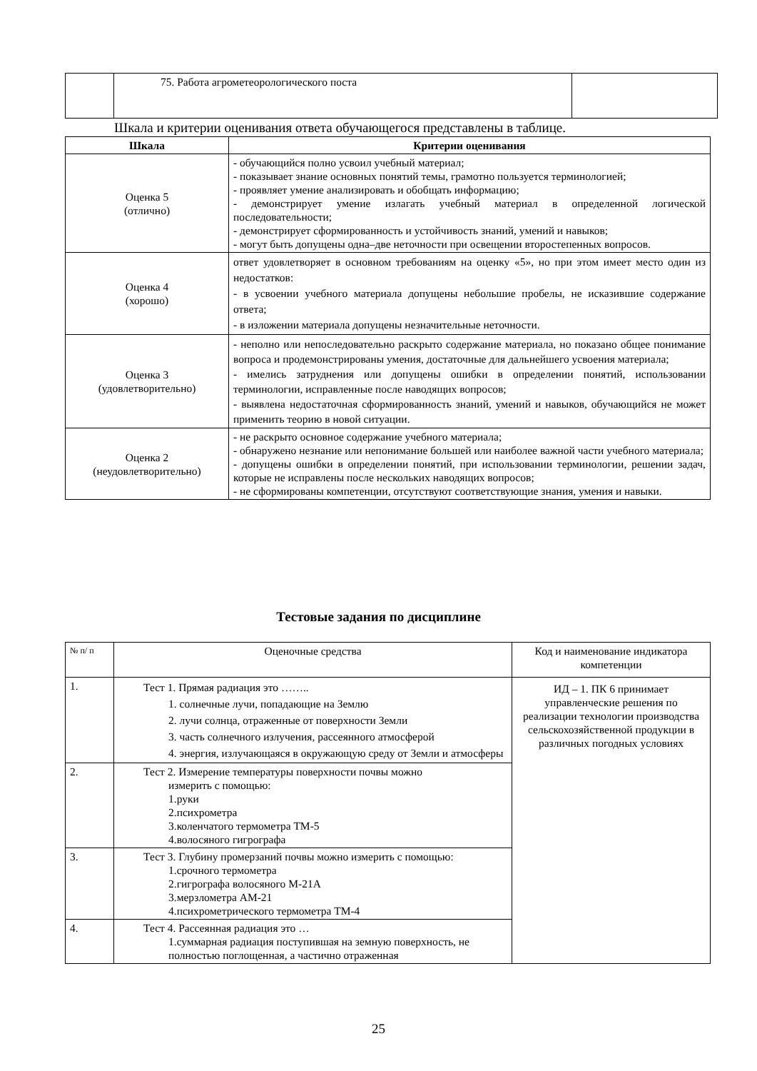| | 75. Работа агрометеорологического поста | |
Шкала и критерии оценивания ответа обучающегося представлены в таблице.
| Шкала | Критерии оценивания |
| --- | --- |
| Оценка 5 (отлично) | - обучающийся полно усвоил учебный материал; - показывает знание основных понятий темы, грамотно пользуется терминологией; - проявляет умение анализировать и обобщать информацию; - демонстрирует умение излагать учебный материал в определенной логической последовательности; - демонстрирует сформированность и устойчивость знаний, умений и навыков; - могут быть допущены одна–две неточности при освещении второстепенных вопросов. |
| Оценка 4 (хорошо) | ответ удовлетворяет в основном требованиям на оценку «5», но при этом имеет место один из недостатков: - в усвоении учебного материала допущены небольшие пробелы, не исказившие содержание ответа; - в изложении материала допущены незначительные неточности. |
| Оценка 3 (удовлетворительно) | - неполно или непоследовательно раскрыто содержание материала, но показано общее понимание вопроса и продемонстрированы умения, достаточные для дальнейшего усвоения материала; - имелись затруднения или допущены ошибки в определении понятий, использовании терминологии, исправленные после наводящих вопросов; - выявлена недостаточная сформированность знаний, умений и навыков, обучающийся не может применить теорию в новой ситуации. |
| Оценка 2 (неудовлетворительно) | - не раскрыто основное содержание учебного материала; - обнаружено незнание или непонимание большей или наиболее важной части учебного материала; - допущены ошибки в определении понятий, при использовании терминологии, решении задач, которые не исправлены после нескольких наводящих вопросов; - не сформированы компетенции, отсутствуют соответствующие знания, умения и навыки. |
Тестовые задания по дисциплине
| № п/ п | Оценочные средства | Код и наименование индикатора компетенции |
| 1. | Тест 1. Прямая радиация это …….. 1. солнечные лучи, попадающие на Землю 2. лучи солнца, отраженные от поверхности Земли 3. часть солнечного излучения, рассеянного атмосферой 4. энергия, излучающаяся в окружающую среду от Земли и атмосферы | ИД – 1. ПК 6 принимает управленческие решения по реализации технологии производства сельскохозяйственной продукции в различных погодных условиях |
| 2. | Тест 2. Измерение температуры поверхности почвы можно измерить с помощью: 1.руки 2.психрометра 3.коленчатого термометра ТМ-5 4.волосяного гигрографа | |
| 3. | Тест 3. Глубину промерзаний почвы можно измерить с помощью: 1.срочного термометра 2.гигрографа волосяного М-21А 3.мерзлометра АМ-21 4.психрометрического термометра ТМ-4 | |
| 4. | Тест 4. Рассеянная радиация это … 1.суммарная радиация поступившая на земную поверхность, не полностью поглощенная, а частично отраженная | |
25